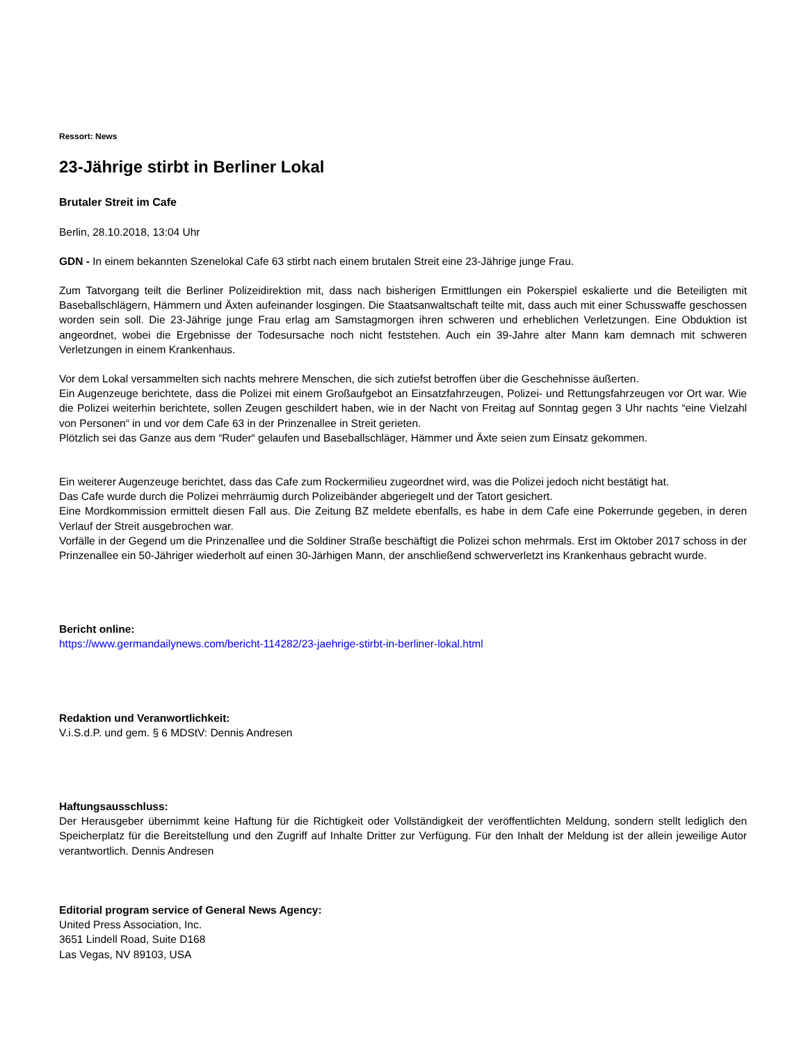Ressort: News
23-Jährige stirbt in Berliner Lokal
Brutaler Streit im Cafe
Berlin, 28.10.2018, 13:04 Uhr
GDN - In einem bekannten Szenelokal Cafe 63 stirbt nach einem brutalen Streit eine 23-Jährige junge Frau.
Zum Tatvorgang teilt die Berliner Polizeidirektion mit, dass nach bisherigen Ermittlungen ein Pokerspiel eskalierte und die Beteiligten mit Baseballschlägern, Hämmern und Äxten aufeinander losgingen. Die Staatsanwaltschaft teilte mit, dass auch mit einer Schusswaffe geschossen worden sein soll. Die 23-Jährige junge Frau erlag am Samstagmorgen ihren schweren und erheblichen Verletzungen. Eine Obduktion ist angeordnet, wobei die Ergebnisse der Todesursache noch nicht feststehen. Auch ein 39-Jahre alter Mann kam demnach mit schweren Verletzungen in einem Krankenhaus.
Vor dem Lokal versammelten sich nachts mehrere Menschen, die sich zutiefst betroffen über die Geschehnisse äußerten.
Ein Augenzeuge berichtete, dass die Polizei mit einem Großaufgebot an Einsatzfahrzeugen, Polizei- und Rettungsfahrzeugen vor Ort war. Wie die Polizei weiterhin berichtete, sollen Zeugen geschildert haben, wie in der Nacht von Freitag auf Sonntag gegen 3 Uhr nachts “eine Vielzahl von Personen“ in und vor dem Cafe 63 in der Prinzenallee in Streit gerieten.
Plötzlich sei das Ganze aus dem “Ruder“ gelaufen und Baseballschläger, Hämmer und Äxte seien zum Einsatz gekommen.
Ein weiterer Augenzeuge berichtet, dass das Cafe zum Rockermilieu zugeordnet wird, was die Polizei jedoch nicht bestätigt hat.
Das Cafe wurde durch die Polizei mehrräumig durch Polizeibänder abgeriegelt und der Tatort gesichert.
Eine Mordkommission ermittelt diesen Fall aus. Die Zeitung BZ meldete ebenfalls, es habe in dem Cafe eine Pokerrunde gegeben, in deren Verlauf der Streit ausgebrochen war.
Vorfälle in der Gegend um die Prinzenallee und die Soldiner Straße beschäftigt die Polizei schon mehrmals. Erst im Oktober 2017 schoss in der Prinzenallee ein 50-Jähriger wiederholt auf einen 30-Järhigen Mann, der anschließend schwerverletzt ins Krankenhaus gebracht wurde.
Bericht online:
https://www.germandailynews.com/bericht-114282/23-jaehrige-stirbt-in-berliner-lokal.html
Redaktion und Veranwortlichkeit:
V.i.S.d.P. und gem. § 6 MDStV: Dennis Andresen
Haftungsausschluss:
Der Herausgeber übernimmt keine Haftung für die Richtigkeit oder Vollständigkeit der veröffentlichten Meldung, sondern stellt lediglich den Speicherplatz für die Bereitstellung und den Zugriff auf Inhalte Dritter zur Verfügung. Für den Inhalt der Meldung ist der allein jeweilige Autor verantwortlich. Dennis Andresen
Editorial program service of General News Agency:
United Press Association, Inc.
3651 Lindell Road, Suite D168
Las Vegas, NV 89103, USA